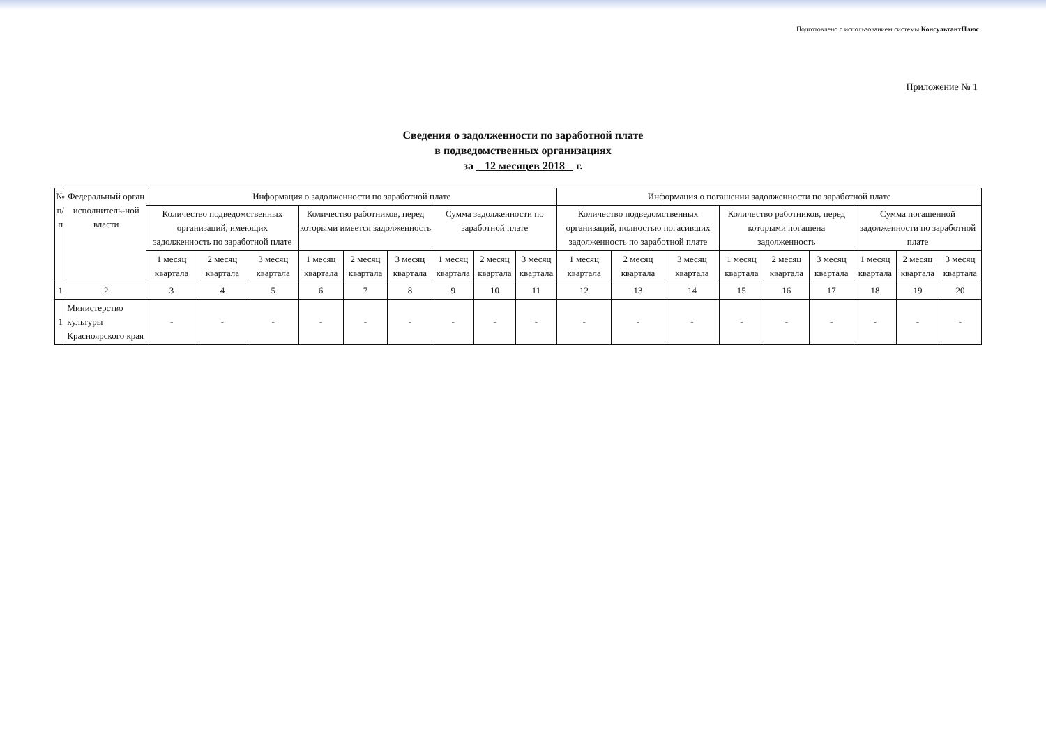Подготовлено с использованием системы КонсультантПлюс
Приложение № 1
Сведения о задолженности по заработной плате
в подведомственных организациях
за 12 месяцев 2018 г.
| № п/п | Федеральный орган исполнитель-ной власти | Информация о задолженности по заработной плате | | | | | | | | | Информация о погашении задолженности по заработной плате | | | | | | | | |
| --- | --- | --- | --- | --- | --- | --- | --- | --- | --- | --- | --- | --- | --- | --- | --- | --- | --- | --- | --- |
| | | Количество подведомственных организаций, имеющих задолженность по заработной плате | | | Количество работников, перед которыми имеется задолженность | | | Сумма задолженности по заработной плате | | | Количество подведомственных организаций, полностью погасивших задолженность по заработной плате | | | Количество работников, перед которыми погашена задолженность | | | Сумма погашенной задолженности по заработной плате | | |
| | | 1 месяц квартала | 2 месяц квартала | 3 месяц квартала | 1 месяц квартала | 2 месяц квартала | 3 месяц квартала | 1 месяц квартала | 2 месяц квартала | 3 месяц квартала | 1 месяц квартала | 2 месяц квартала | 3 месяц квартала | 1 месяц квартала | 2 месяц квартала | 3 месяц квартала | 1 месяц квартала | 2 месяц квартала | 3 месяц квартала |
| 1 | 2 | 3 | 4 | 5 | 6 | 7 | 8 | 9 | 10 | 11 | 12 | 13 | 14 | 15 | 16 | 17 | 18 | 19 | 20 |
| 1 | Министерство культуры Красноярского края | - | - | - | - | - | - | - | - | - | - | - | - | - | - | - | - | - | - |